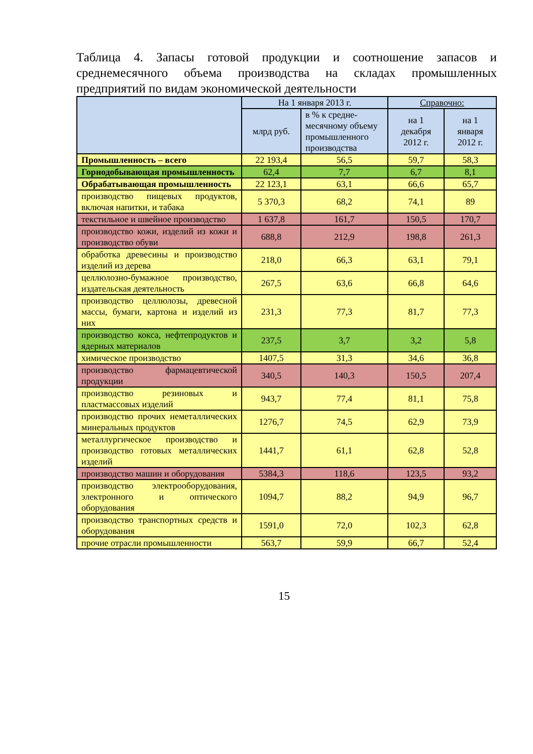Таблица 4. Запасы готовой продукции и соотношение запасов и среднемесячного объема производства на складах промышленных предприятий по видам экономической деятельности
| | На 1 января 2013 г. | | Справочно: | |
| --- | --- | --- | --- | --- |
| | млрд руб. | в % к средне-месячному объему промышленного производства | | |
| | | | на 1 декабря 2012 г. | на 1 января 2012 г. |
| Промышленность – всего | 22 193,4 | 56,5 | 59,7 | 58,3 |
| Горнодобывающая промышленность | 62,4 | 7,7 | 6,7 | 8,1 |
| Обрабатывающая промышленность | 22 123,1 | 63,1 | 66,6 | 65,7 |
| производство пищевых продуктов, включая напитки, и табака | 5 370,3 | 68,2 | 74,1 | 89 |
| текстильное и швейное производство | 1 637,8 | 161,7 | 150,5 | 170,7 |
| производство кожи, изделий из кожи и производство обуви | 688,8 | 212,9 | 198,8 | 261,3 |
| обработка древесины и производство изделий из дерева | 218,0 | 66,3 | 63,1 | 79,1 |
| целлюлозно-бумажное производство, издательская деятельность | 267,5 | 63,6 | 66,8 | 64,6 |
| производство целлюлозы, древесной массы, бумаги, картона и изделий из них | 231,3 | 77,3 | 81,7 | 77,3 |
| производство кокса, нефтепродуктов и ядерных материалов | 237,5 | 3,7 | 3,2 | 5,8 |
| химическое производство | 1407,5 | 31,3 | 34,6 | 36,8 |
| производство фармацевтической продукции | 340,5 | 140,3 | 150,5 | 207,4 |
| производство резиновых и пластмассовых изделий | 943,7 | 77,4 | 81,1 | 75,8 |
| производство прочих неметаллических минеральных продуктов | 1276,7 | 74,5 | 62,9 | 73,9 |
| металлургическое производство и производство готовых металлических изделий | 1441,7 | 61,1 | 62,8 | 52,8 |
| производство машин и оборудования | 5384,3 | 118,6 | 123,5 | 93,2 |
| производство электрооборудования, электронного и оптического оборудования | 1094,7 | 88,2 | 94,9 | 96,7 |
| производство транспортных средств и оборудования | 1591,0 | 72,0 | 102,3 | 62,8 |
| прочие отрасли промышленности | 563,7 | 59,9 | 66,7 | 52,4 |
15